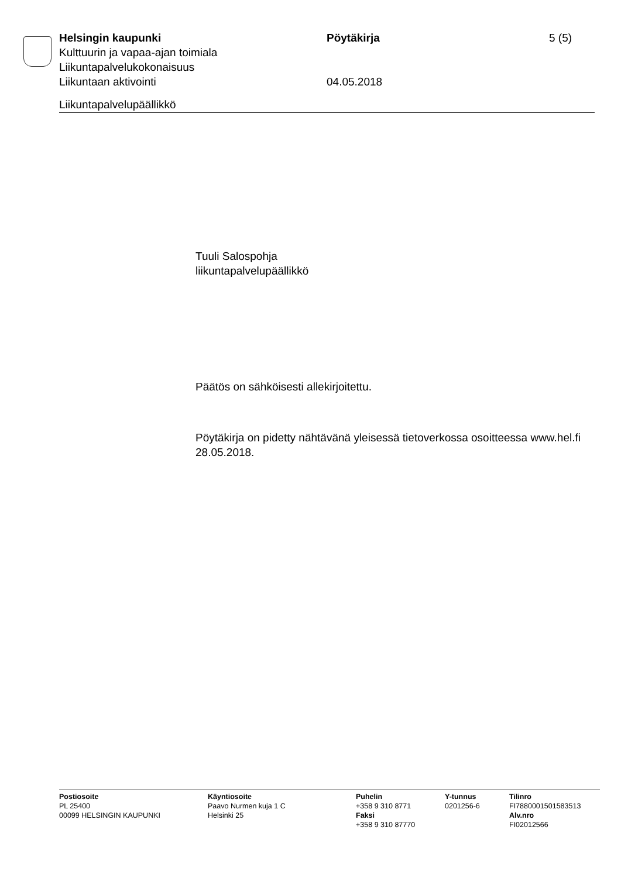Helsingin kaupunki Pöytäkirja 5 (5)
Kulttuurin ja vapaa-ajan toimiala
Liikuntapalvelukokonaisuus
Liikuntaan aktivointi 04.05.2018
Liikuntapalvelupäällikkö
Tuuli Salospohja
liikuntapalvelupäällikkö
Päätös on sähköisesti allekirjoitettu.
Pöytäkirja on pidetty nähtävänä yleisessä tietoverkossa osoitteessa www.hel.fi 28.05.2018.
Postiosoite
PL 25400
00099 HELSINGIN KAUPUNKI
Käyntiosoite
Paavo Nurmen kuja 1 C
Helsinki 25
Puhelin
+358 9 310 8771
Faksi
+358 9 310 87770
Y-tunnus
0201256-6
Tilinro
FI7880001501583513
Alv.nro
FI02012566